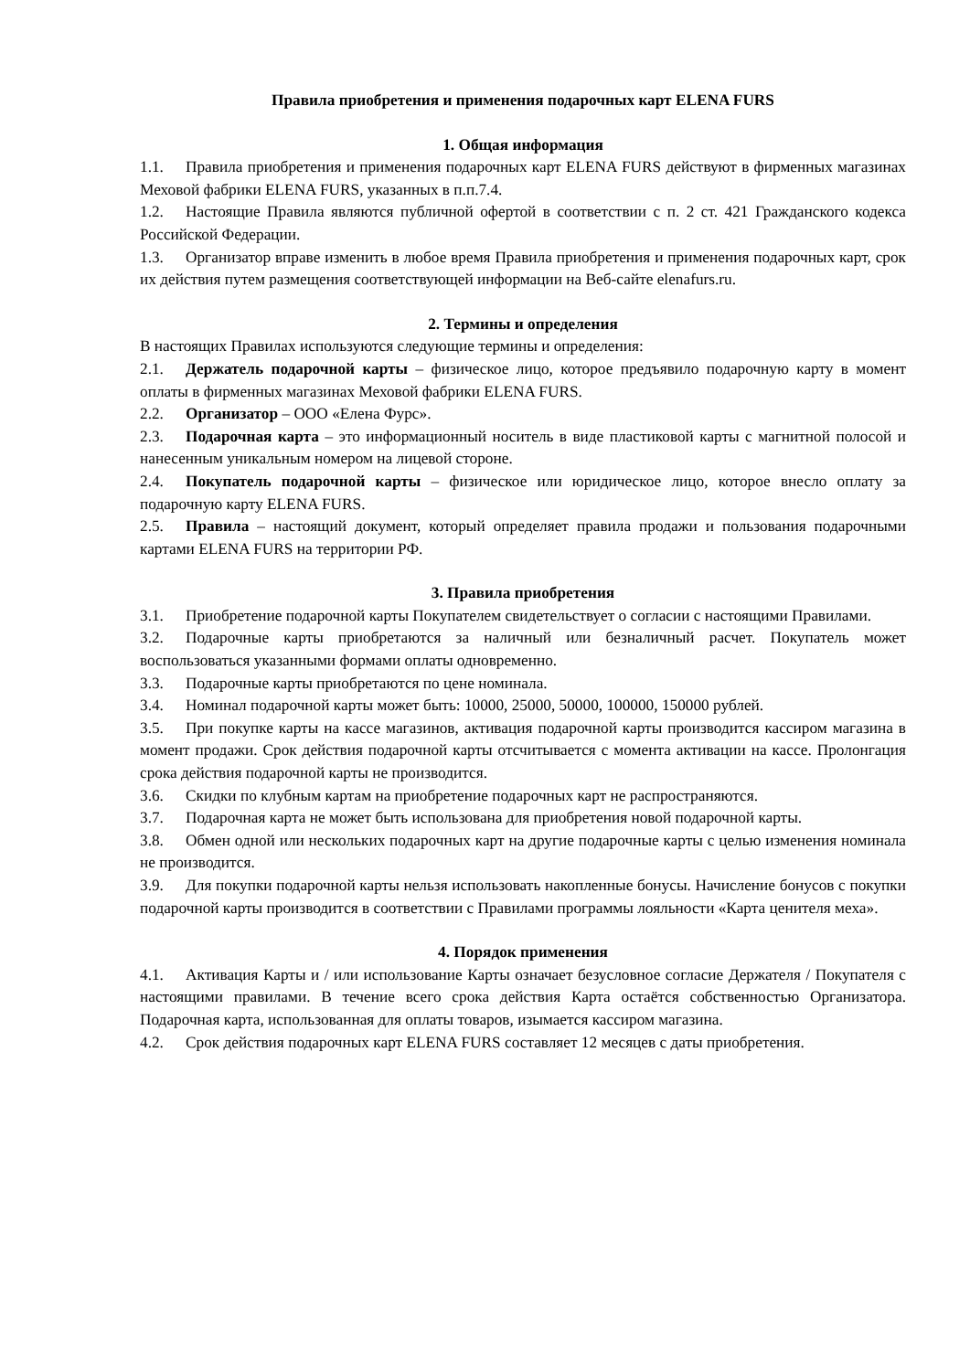Правила приобретения и применения подарочных карт ELENA FURS
1. Общая информация
1.1. Правила приобретения и применения подарочных карт ELENA FURS действуют в фирменных магазинах Меховой фабрики ELENA FURS, указанных в п.п.7.4.
1.2. Настоящие Правила являются публичной офертой в соответствии с п. 2 ст. 421 Гражданского кодекса Российской Федерации.
1.3. Организатор вправе изменить в любое время Правила приобретения и применения подарочных карт, срок их действия путем размещения соответствующей информации на Веб-сайте elenafurs.ru.
2. Термины и определения
В настоящих Правилах используются следующие термины и определения:
2.1. Держатель подарочной карты – физическое лицо, которое предъявило подарочную карту в момент оплаты в фирменных магазинах Меховой фабрики ELENA FURS.
2.2. Организатор – ООО «Елена Фурс».
2.3. Подарочная карта – это информационный носитель в виде пластиковой карты с магнитной полосой и нанесенным уникальным номером на лицевой стороне.
2.4. Покупатель подарочной карты – физическое или юридическое лицо, которое внесло оплату за подарочную карту ELENA FURS.
2.5. Правила – настоящий документ, который определяет правила продажи и пользования подарочными картами ELENA FURS на территории РФ.
3. Правила приобретения
3.1. Приобретение подарочной карты Покупателем свидетельствует о согласии с настоящими Правилами.
3.2. Подарочные карты приобретаются за наличный или безналичный расчет. Покупатель может воспользоваться указанными формами оплаты одновременно.
3.3. Подарочные карты приобретаются по цене номинала.
3.4. Номинал подарочной карты может быть: 10000, 25000, 50000, 100000, 150000 рублей.
3.5. При покупке карты на кассе магазинов, активация подарочной карты производится кассиром магазина в момент продажи. Срок действия подарочной карты отсчитывается с момента активации на кассе. Пролонгация срока действия подарочной карты не производится.
3.6. Скидки по клубным картам на приобретение подарочных карт не распространяются.
3.7. Подарочная карта не может быть использована для приобретения новой подарочной карты.
3.8. Обмен одной или нескольких подарочных карт на другие подарочные карты с целью изменения номинала не производится.
3.9. Для покупки подарочной карты нельзя использовать накопленные бонусы. Начисление бонусов с покупки подарочной карты производится в соответствии с Правилами программы лояльности «Карта ценителя меха».
4. Порядок применения
4.1. Активация Карты и / или использование Карты означает безусловное согласие Держателя / Покупателя с настоящими правилами. В течение всего срока действия Карта остаётся собственностью Организатора. Подарочная карта, использованная для оплаты товаров, изымается кассиром магазина.
4.2. Срок действия подарочных карт ELENA FURS составляет 12 месяцев с даты приобретения.